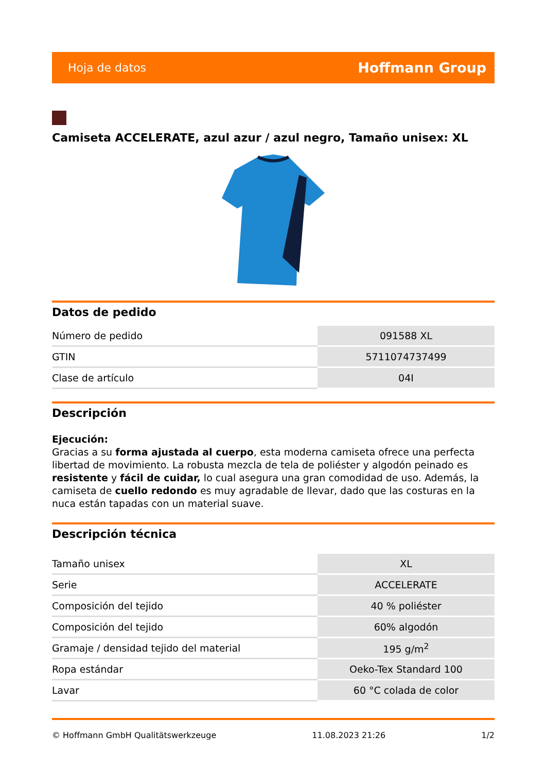Hoja de datos Hoffmann Group
Camiseta ACCELERATE, azul azur / azul negro, Tamaño unisex: XL
Datos de pedido
| Número de pedido | 091588 XL |
| GTIN | 5711074737499 |
| Clase de artículo | 04I |
Descripción
Ejecución:
Gracias a su forma ajustada al cuerpo, esta moderna camiseta ofrece una perfecta libertad de movimiento. La robusta mezcla de tela de poliéster y algodón peinado es resistente y fácil de cuidar, lo cual asegura una gran comodidad de uso. Además, la camiseta de cuello redondo es muy agradable de llevar, dado que las costuras en la nuca están tapadas con un material suave.
Descripción técnica
| Tamaño unisex | XL |
| Serie | ACCELERATE |
| Composición del tejido | 40 % poliéster |
| Composición del tejido | 60% algodón |
| Gramaje / densidad tejido del material | 195 g/m<sup>2</sup> |
| Ropa estándar | Oeko-Tex Standard 100 |
| Lavar | 60 °C colada de color |
© Hoffmann GmbH Qualitätswerkzeuge 11.08.2023 21:26 1/2